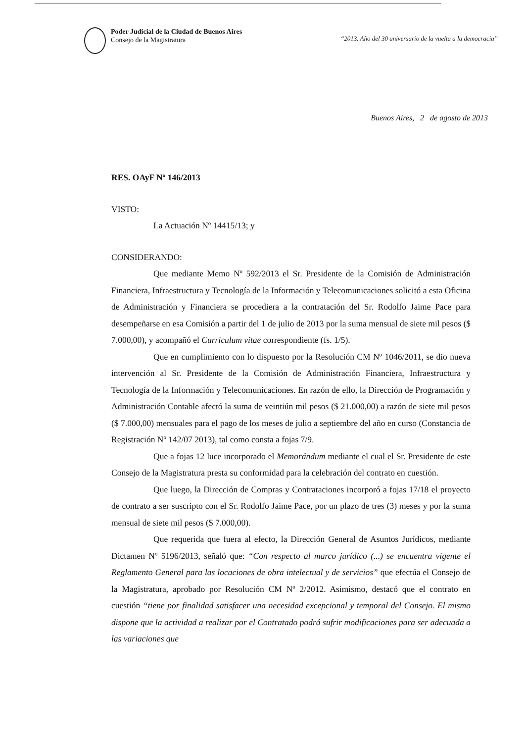Poder Judicial de la Ciudad de Buenos Aires
Consejo de la Magistratura
“2013. Año del 30 aniversario de la vuelta a la democracia”
Buenos Aires, 2 de agosto de 2013
RES. OAyF Nº 146/2013
VISTO:
La Actuación Nº 14415/13; y
CONSIDERANDO:
Que mediante Memo Nº 592/2013 el Sr. Presidente de la Comisión de Administración Financiera, Infraestructura y Tecnología de la Información y Telecomunicaciones solicitó a esta Oficina de Administración y Financiera se procediera a la contratación del Sr. Rodolfo Jaime Pace para desempeñarse en esa Comisión a partir del 1 de julio de 2013 por la suma mensual de siete mil pesos ($ 7.000,00), y acompañó el Curriculum vitae correspondiente (fs. 1/5).
Que en cumplimiento con lo dispuesto por la Resolución CM Nº 1046/2011, se dio nueva intervención al Sr. Presidente de la Comisión de Administración Financiera, Infraestructura y Tecnología de la Información y Telecomunicaciones. En razón de ello, la Dirección de Programación y Administración Contable afectó la suma de veintiún mil pesos ($ 21.000,00) a razón de siete mil pesos ($ 7.000,00) mensuales para el pago de los meses de julio a septiembre del año en curso (Constancia de Registración Nº 142/07 2013), tal como consta a fojas 7/9.
Que a fojas 12 luce incorporado el Memorándum mediante el cual el Sr. Presidente de este Consejo de la Magistratura presta su conformidad para la celebración del contrato en cuestión.
Que luego, la Dirección de Compras y Contrataciones incorporó a fojas 17/18 el proyecto de contrato a ser suscripto con el Sr. Rodolfo Jaime Pace, por un plazo de tres (3) meses y por la suma mensual de siete mil pesos ($ 7.000,00).
Que requerida que fuera al efecto, la Dirección General de Asuntos Jurídicos, mediante Dictamen Nº 5196/2013, señaló que: “Con respecto al marco jurídico (...) se encuentra vigente el Reglamento General para las locaciones de obra intelectual y de servicios” que efectúa el Consejo de la Magistratura, aprobado por Resolución CM Nº 2/2012. Asimismo, destacó que el contrato en cuestión “tiene por finalidad satisfacer una necesidad excepcional y temporal del Consejo. El mismo dispone que la actividad a realizar por el Contratado podrá sufrir modificaciones para ser adecuada a las variaciones que